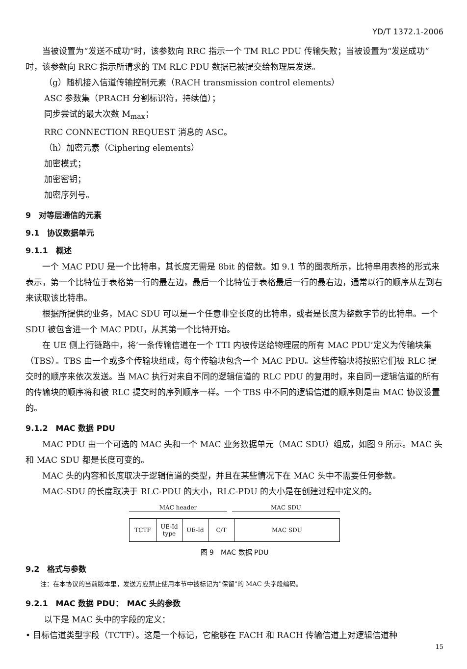YD/T 1372.1-2006
当被设置为“发送不成功”时，该参数向 RRC 指示一个 TM RLC PDU 传输失败；当被设置为“发送成功”时，该参数向 RRC 指示所请求的 TM RLC PDU 数据已被提交给物理层发送。
（g）随机接入信道传输控制元素（RACH transmission control elements）
ASC 参数集（PRACH 分割标识符，持续值）；
同步尝试的最大次数 M<sub>max</sub>；
RRC CONNECTION REQUEST 消息的 ASC。
（h）加密元素（Ciphering elements）
加密模式；
加密密钥；
加密序列号。
9　对等层通信的元素
9.1　协议数据单元
9.1.1　概述
一个 MAC PDU 是一个比特串，其长度无需是 8bit 的倍数。如 9.1 节的图表所示，比特串用表格的形式来表示，第一个比特位于表格第一行的最左边，最后一个比特位于表格最后一行的最右边，通常以行的顺序从左到右来读取该比特串。
根据所提供的业务，MAC SDU 可以是一个任意非空长度的比特串，或者是长度为整数字节的比特串。一个 SDU 被包含进一个 MAC PDU，从其第一个比特开始。
在 UE 侧上行链路中，将‘一条传输信道在一个 TTI 内被传送给物理层的所有 MAC PDU’定义为传输块集（TBS）。TBS 由一个或多个传输块组成，每个传输块包含一个 MAC PDU。这些传输块将按照它们被 RLC 提交时的顺序来依次发送。当 MAC 执行对来自不同的逻辑信道的 RLC PDU 的复用时，来自同一逻辑信道的所有的传输块的顺序将和被 RLC 提交时的序列顺序一样。一个 TBS 中不同的逻辑信道的顺序则是由 MAC 协议设置的。
9.1.2　MAC 数据 PDU
MAC PDU 由一个可选的 MAC 头和一个 MAC 业务数据单元（MAC SDU）组成，如图 9 所示。MAC 头和 MAC SDU 都是长度可变的。
MAC 头的内容和长度取决于逻辑信道的类型，并且在某些情况下在 MAC 头中不需要任何参数。
MAC-SDU 的长度取决于 RLC-PDU 的大小，RLC-PDU 的大小是在创建过程中定义的。
MAC header MAC SDU
| TCTF | UE-Id type | UE-Id | C/T | MAC SDU |
图 9　MAC 数据 PDU
9.2　格式与参数
注：在本协议的当前版本里，发送方应禁止使用本节中被标记为"保留"的 MAC 头字段编码。
9.2.1　MAC 数据 PDU：　MAC 头的参数
以下是 MAC 头中的字段的定义：
• 目标信道类型字段（TCTF）。这是一个标记，它能够在 FACH 和 RACH 传输信道上对逻辑信道种
15